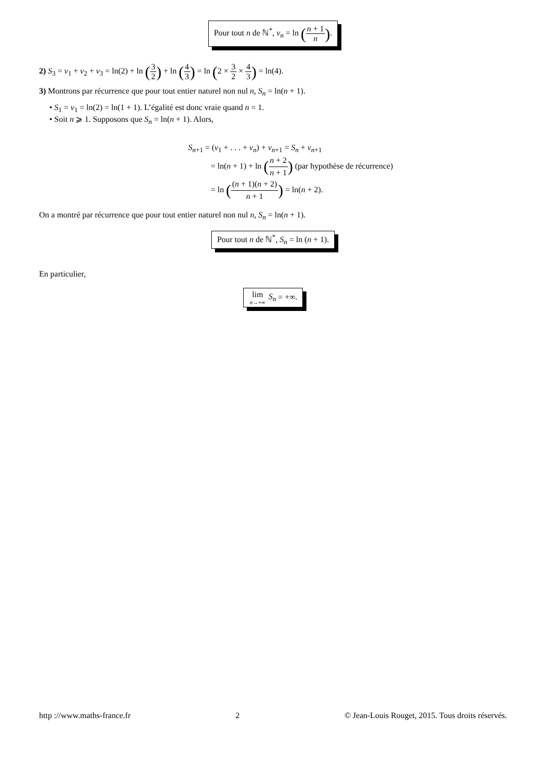Pour tout n de ℕ<sup>*</sup>, v<sub>n</sub> = ln (n + 1 n).
2) S<sub>3</sub> = v<sub>1</sub> + v<sub>2</sub> + v<sub>3</sub> = ln(2) + ln (3 2) + ln (4 3) = ln (2 × 3 2 × 4 3) = ln(4).
3) Montrons par récurrence que pour tout entier naturel non nul n, S<sub>n</sub> = ln(n + 1).
• S<sub>1</sub> = v<sub>1</sub> = ln(2) = ln(1 + 1). L’égalité est donc vraie quand n = 1.
• Soit n ⩾ 1. Supposons que S<sub>n</sub> = ln(n + 1). Alors,
S<sub>n+1</sub> = (v<sub>1</sub> + . . . + v<sub>n</sub>) + v<sub>n+1</sub> = S<sub>n</sub> + v<sub>n+1</sub>
= ln(n + 1) + ln (n + 2 n + 1) (par hypothèse de récurrence)
= ln ((n + 1)(n + 2) n + 1) = ln(n + 2).
On a montré par récurrence que pour tout entier naturel non nul n, S<sub>n</sub> = ln(n + 1).
Pour tout n de ℕ<sup>*</sup>, S<sub>n</sub> = ln (n + 1).
En particulier,
lim n→+∞ S<sub>n</sub> = +∞.
http ://www.maths-france.fr 2 © Jean-Louis Rouget, 2015. Tous droits réservés.